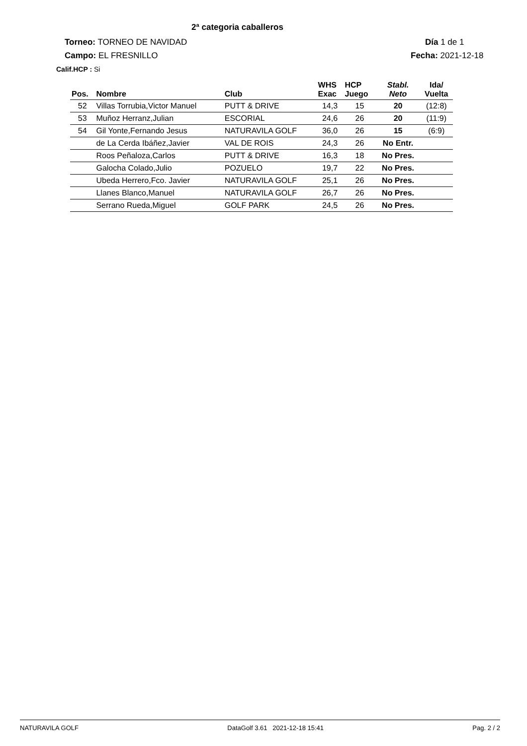2ª categoria caballeros
Torneo: TORNEO DE NAVIDAD Día 1 de 1
Campo: EL FRESNILLO Fecha: 2021-12-18
Calif.HCP : Si
| Pos. | Nombre | Club | WHS Exac | HCP Juego | Stabl. Neto | Ida/ Vuelta |
| --- | --- | --- | --- | --- | --- | --- |
| 52 | Villas Torrubia,Victor Manuel | PUTT & DRIVE | 14,3 | 15 | 20 | (12:8) |
| 53 | Muñoz Herranz,Julian | ESCORIAL | 24,6 | 26 | 20 | (11:9) |
| 54 | Gil Yonte,Fernando Jesus | NATURAVILA GOLF | 36,0 | 26 | 15 | (6:9) |
| | de La Cerda Ibáñez,Javier | VAL DE ROIS | 24,3 | 26 | No Entr. | |
| | Roos Peñaloza,Carlos | PUTT & DRIVE | 16,3 | 18 | No Pres. | |
| | Galocha Colado,Julio | POZUELO | 19,7 | 22 | No Pres. | |
| | Ubeda Herrero,Fco. Javier | NATURAVILA GOLF | 25,1 | 26 | No Pres. | |
| | Llanes Blanco,Manuel | NATURAVILA GOLF | 26,7 | 26 | No Pres. | |
| | Serrano Rueda,Miguel | GOLF PARK | 24,5 | 26 | No Pres. | |
NATURAVILA GOLF DataGolf 3.61 2021-12-18 15:41 Pag. 2 / 2